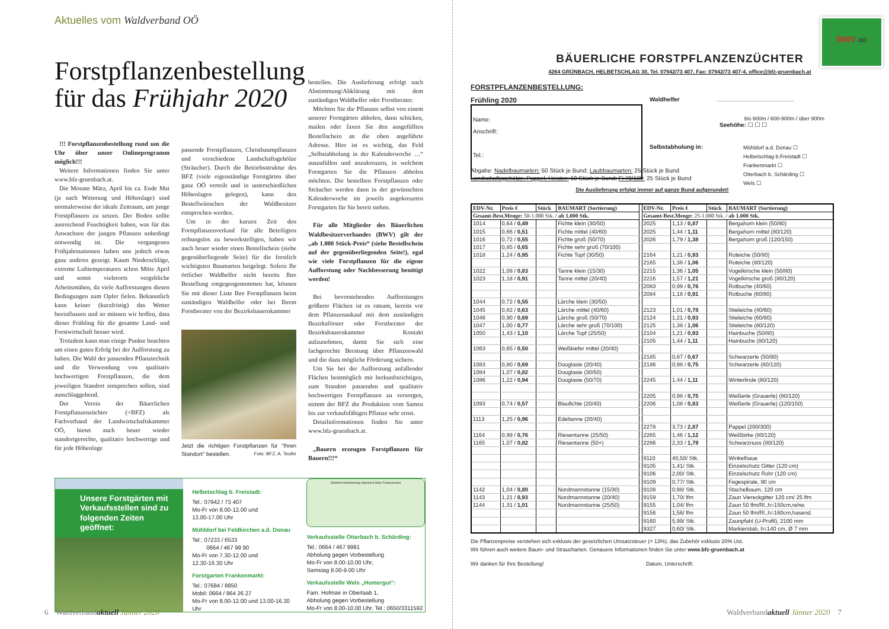Aktuelles vom Waldverband OÖ
Forstpflanzenbestellung für das Frühjahr 2020
!!! Forstpflanzenbestellung rund um die Uhr über unser Onlineprogramm möglich!!!
Weitere Informationen finden Sie unter www.bfz-gruenbach.at.
Die Monate März, April bis ca. Ende Mai (je nach Witterung und Höhenlage) sind normalerweise der ideale Zeitraum, um junge Forstpflanzen zu setzen. Der Boden sollte ausreichend Feuchtigkeit haben, was für das Anwachsen der jungen Pflanzen unbedingt notwendig ist. Die vergangenen Frühjahrssaisonen haben uns jedoch etwas ganz anderes gezeigt. Kaum Niederschläge, extreme Lufttemperaturen schon Mitte April und somit vielerorts vergebliche Arbeitsmühen, da viele Aufforstungen diesen Bedingungen zum Opfer fielen. Bekanntlich kann keiner (kurzfristig) das Wetter beeinflussen und so müssen wir hoffen, dass dieser Frühling für die gesamte Land- und Forstwirtschaft besser wird.
Trotzdem kann man einige Punkte beachten um einen guten Erfolg bei der Aufforstung zu haben. Die Wahl der passenden Pflanztechnik und die Verwendung von qualitativ hochwertigen Forstpflanzen, die dem jeweiligen Standort entsprechen sollen, sind ausschlaggebend.
Der Verein der Bäuerlichen Forstpflanzenzüchter (=BFZ) als Fachverband der Landwirtschaftskammer OÖ, bietet auch heuer wieder standortgerechte, qualitativ hochwertige und für jede Höhenlage
passende Forstpflanzen, Christbaumpflanzen und verschiedene Landschaftsgehölze (Sträucher). Durch die Betriebsstruktur des BFZ (viele eigenständige Forstgärten über ganz OÖ verteilt und in unterschiedlichen Höhenlagen gelegen), kann den Bestellwünschen der Waldbesitzer entsprochen werden.
Um in der kurzen Zeit den Forstpflanzenverkauf für alle Beteiligten reibungslos zu bewerkstelligen, haben wir auch heuer wieder einen Bestellschein (siehe gegenüberliegende Seite) für die forstlich wichtigsten Baumarten beigelegt. Sofern Ihr örtlicher Waldhelfer nicht bereits Ihre Bestellung entgegengenommen hat, können Sie mit dieser Liste Ihre Forstpflanzen beim zuständigen Waldhelfer oder bei Ihrem Forstberater von der Bezirksbauernkammer
Jetzt die richtigen Forstpflanzen für "Ihren Standort" bestellen. Foto: BFZ, A. Teufer
bestellen. Die Auslieferung erfolgt nach Abstimmung/Abklärung mit dem zuständigen Waldhelfer oder Forstberater.
Möchten Sie die Pflanzen selbst von einem unserer Forstgärten abholen, dann schicken, mailen oder faxen Sie den ausgefüllten Bestellschein an die oben angeführte Adresse. Hier ist es wichtig, das Feld „Selbstabholung in der Kalenderwoche …“ auszufüllen und anzukreuzen, in welchem Forstgarten Sie die Pflanzen abholen möchten. Die bestellten Forstpflanzen oder Sträucher werden dann in der gewünschten Kalenderwoche im jeweils angekreuzten Forstgarten für Sie bereit stehen.
Für alle Mitglieder des Bäuerlichen Waldbesitzerverbandes (BWV) gilt der „ab 1.000 Stück-Preis“ (siehe Bestellschein auf der gegenüberliegenden Seite!), egal wie viele Forstpflanzen für die eigene Aufforstung oder Nachbesserung benötigt werden!
Bei bevorstehenden Aufforstungen größerer Flächen ist es ratsam, bereits vor dem Pflanzenankauf mit dem zuständigen Bezirksförster oder Forstberater der Bezirksbauernkammer Kontakt aufzunehmen, damit Sie sich eine fachgerechte Beratung über Pflanzenwahl und die dazu mögliche Förderung sichern.
Um Sie bei der Aufforstung anfallender Flächen bestmöglich mit herkunftsrichtigen, zum Standort passenden und qualitativ hochwertigen Forstpflanzen zu versorgen, nimmt der BFZ die Produktion vom Samen bis zur verkaufsfähigen Pflanze sehr ernst.
Detailinformationen finden Sie unter www.bfz-gruenbach.at.
„Bauern erzeugen Forstpflanzen für Bauern!!!“
Unsere Forstgärten mit Verkaufsstellen sind zu folgenden Zeiten geöffnet:
Helbetschlag b. Freistadt:
Tel.: 07942 / 73 407
Mo-Fr von 8.00-12.00 und
13.00-17.00 Uhr
Mühldorf bei Feldkirchen a.d. Donau
Tel.: 07233 / 6533
0664 / 467 99 90
Mo-Fr von 7.30-12.00 und
12.30-16.30 Uhr
Forstgarten Frankenmarkt:
Tel.: 07684 / 8850
Mobil: 0664 / 964 26 27
Mo-Fr von 8.00-12.00 und 13.00-16.30 Uhr
Mühldorf Helbetschlag Otterbach Wels Frankenmarkt
Verkaufsstelle Otterbach b. Schärding:
Tel.: 0664 / 467 9991
Abholung gegen Vorbestellung
Mo-Fr von 8.00-10.00 Uhr,
Samstag 8.00-9.00 Uhr
Verkaufsstelle Wels „Humergut“:
Fam. Hofmair in Oberlaab 1,
Abholung gegen Vorbestellung
Mo-Fr von 8.00-10.00 Uhr. Tel.: 0650/3311592
6 Waldverbandaktuell Jänner 2020
BWV OÖ
BÄUERLICHE FORSTPFLANZENZÜCHTER
4264 GRÜNBACH, HELBETSCHLAG 30, Tel. 07942/73 407, Fax: 07942/73 407-4, office@bfz-gruenbach.at
FORSTPFLANZENBESTELLUNG:
Frühling 2020
Name:
Anschrift:
Tel.:
Waldhelfer ...............................................
bis 600m / 600-900m / über 900m
Seehöhe: ☐ ☐ ☐
Selbstabholung in:
Mühldorf a.d. Donau ☐
Helbetschlag b.Freistadt ☐
Frankenmarkt ☐
Otterbach b. Schärding ☐
Wels ☐
Abgabe: Nadelbaumarten: 50 Stück je Bund; Laubbaumarten: 25 Stück je Bund
Landschaftsgehölze, Pappel, Heister: 10 Stück je Bund; Fi 70/100: 25 Stück je Bund
Die Auslieferung erfolgt immer auf ganze Bund aufgerundet!
| EDV-Nr. | Preis € | Stück | BAUMART (Sortierung) | | EDV-Nr. | Preis € | Stück | BAUMART (Sortierung) |
| Gesamt-Best.Menge: 50-1.000 Stk. / ab 1.000 Stk. | | | | | Gesamt-Best.Menge: 25-1.000 Stk. / ab 1.000 Stk. | | | |
| 1014 | 0,64 / 0,49 | | Fichte klein (30/50) | | 2025 | 1,13 / 0,87 | | Bergahorn klein (50/80) |
| 1015 | 0,66 / 0,51 | | Fichte mittel (40/60) | | 2025 | 1,44 / 1,11 | | Bergahorn mittel (80/120) |
| 1016 | 0,72 / 0,55 | | Fichte groß (50/70) | | 2026 | 1,79 / 1,38 | | Bergahorn groß (120/150) |
| 1017 | 0,85 / 0,65 | | Fichte sehr groß (70/100) | | | | | |
| 1018 | 1,24 / 0,95 | | Fichte Topf (30/50) | | 2164 | 1,21 / 0,93 | | Roteiche (50/80) |
| | | | | | 2165 | 1,38 / 1,06 | | Roteiche (80/120) |
| 1022 | 1,08 / 0,83 | | Tanne klein (15/30) | | 2215 | 1,36 / 1,05 | | Vogelkirsche klein (50/80) |
| 1023 | 1,18 / 0,91 | | Tanne mittel (20/40) | | 2216 | 1,57 / 1,21 | | Vogelkirsche groß (80/120) |
| | | | | | 2083 | 0,99 / 0,76 | | Rotbuche (40/60) |
| | | | | | 2084 | 1,18 / 0,91 | | Rotbuche (60/80) |
| 1044 | 0,72 / 0,55 | | Lärche klein (30/50) | | | | | |
| 1045 | 0,82 / 0,63 | | Lärche mittel (40/60) | | 2123 | 1,01 / 0,78 | | Stieleiche (40/60) |
| 1046 | 0,90 / 0,69 | | Lärche groß (50/70) | | 2124 | 1,21 / 0,93 | | Stieleiche (60/80) |
| 1047 | 1,00 / 0,77 | | Lärche sehr groß (70/100) | | 2125 | 1,38 / 1,06 | | Stieleiche (80/120) |
| 1050 | 1,43 / 1,10 | | Lärche Topf (25/50) | | 2104 | 1,21 / 0,93 | | Hainbuche (50/80) |
| | | | | | 2105 | 1,44 / 1,11 | | Hainbuche (80/120) |
| 1063 | 0,65 / 0,50 | | Weißkiefer mittel (20/40) | | | | | |
| | | | | | 2185 | 0,87 / 0,67 | | Schwarzerle (50/80) |
| 1083 | 0,80 / 0,69 | | Douglasie (20/40) | | 2186 | 0,98 / 0,75 | | Schwarzerle (80/120) |
| 1084 | 1,07 / 0,82 | | Douglasie (30/50) | | | | | |
| 1086 | 1,22 / 0,94 | | Douglasie (50/70) | | 2245 | 1,44 / 1,11 | | Winterlinde (80/120) |
| | | | | | 2205 | 0,98 / 0,75 | | Weißerle (Grauerle) (80/120) |
| 1093 | 0,74 / 0,57 | | Blaufichte (20/40) | | 2206 | 1,08 / 0,83 | | Weißerle (Grauerle) (120/150) |
| 1113 | 1,25 / 0,96 | | Edeltanne (20/40) | | | | | |
| | | | | | 2278 | 3,73 / 2,87 | | Pappel (200/300) |
| 1164 | 0,99 / 0,76 | | Riesentanne (25/50) | | 2265 | 1,46 / 1,12 | | Weißbirke (80/120) |
| 1165 | 1,07 / 0,82 | | Riesentanne (50+) | | 2286 | 2,33 / 1,79 | | Schwarznuss (80/120) |
| | | | | | 9110 | 40,50/ Stk. | | Winkelhaue |
| | | | | | 9105 | 1,41/ Stk. | | Einzelschutz Gitter (120 cm) |
| | | | | | 9106 | 2,00/ Stk. | | Einzelschutz Rohr (120 cm) |
| | | | | | 9109 | 0,77/ Stk. | | Fegespirale, 90 cm |
| 1142 | 1,04 / 0,80 | | Nordmannstanne (15/30) | | 9108 | 0,98/ Stk. | | Stachelbaum, 120 cm |
| 1143 | 1,21 / 0,93 | | Nordmannstanne (20/40) | | 9159 | 1,70/ lfm | | Zaun Viereckgitter 120 cm/ 25 lfm |
| 1144 | 1,31 / 1,01 | | Nordmannstanne (25/50) | | 9155 | 1,04/ lfm | | Zaun 50 lfm/Rl.,h=150cm,rehw. |
| | | | | | 9156 | 1,56/ lfm | | Zaun 50 lfm/Rl.,h=160cm,hasend. |
| | | | | | 9160 | 5,99/ Stk. | | Zaunpfahl (U-Profil), 2100 mm |
| | | | | | 9327 | 0,60/ Stk. | | Markierstab, h=140 cm, Ø 7 mm |
Die Pflanzenpreise verstehen sich exklusiv der gesetzlichen Umsatzsteuer (= 13%), das Zubehör exklusiv 20% Ust.
Wir führen auch weitere Baum- und Straucharten. Genauere Informationen finden Sie unter www.bfz-gruenbach.at
Wir danken für Ihre Bestellung! Datum, Unterschrift:
Waldverbandaktuell Jänner 2020 7